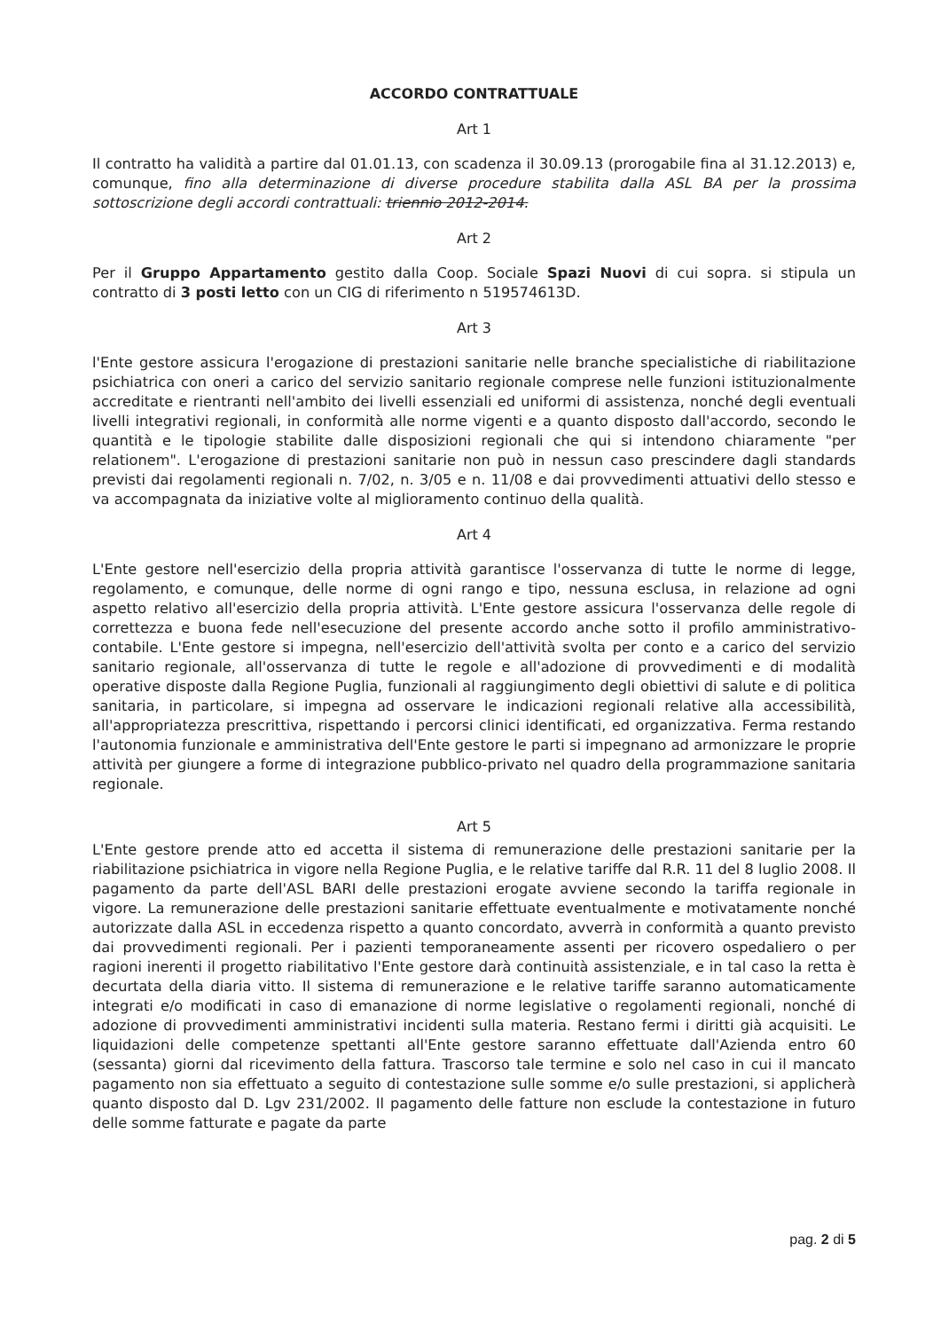ACCORDO CONTRATTUALE
Art 1
Il contratto ha validità a partire dal 01.01.13, con scadenza il 30.09.13 (prorogabile fina al 31.12.2013) e, comunque, fino alla determinazione di diverse procedure stabilita dalla ASL BA per la prossima sottoscrizione degli accordi contrattuali: triennio 2012-2014.
Art 2
Per il Gruppo Appartamento gestito dalla Coop. Sociale Spazi Nuovi di cui sopra. si stipula un contratto di 3 posti letto con un CIG di riferimento n 519574613D.
Art 3
l'Ente gestore assicura l'erogazione di prestazioni sanitarie nelle branche specialistiche di riabilitazione psichiatrica con oneri a carico del servizio sanitario regionale comprese nelle funzioni istituzionalmente accreditate e rientranti nell'ambito dei livelli essenziali ed uniformi di assistenza, nonché degli eventuali livelli integrativi regionali, in conformità alle norme vigenti e a quanto disposto dall'accordo, secondo le quantità e le tipologie stabilite dalle disposizioni regionali che qui si intendono chiaramente "per relationem". L'erogazione di prestazioni sanitarie non può in nessun caso prescindere dagli standards previsti dai regolamenti regionali n. 7/02, n. 3/05 e n. 11/08 e dai provvedimenti attuativi dello stesso e va accompagnata da iniziative volte al miglioramento continuo della qualità.
Art 4
L'Ente gestore nell'esercizio della propria attività garantisce l'osservanza di tutte le norme di legge, regolamento, e comunque, delle norme di ogni rango e tipo, nessuna esclusa, in relazione ad ogni aspetto relativo all'esercizio della propria attività. L'Ente gestore assicura l'osservanza delle regole di correttezza e buona fede nell'esecuzione del presente accordo anche sotto il profilo amministrativo-contabile. L'Ente gestore si impegna, nell'esercizio dell'attività svolta per conto e a carico del servizio sanitario regionale, all'osservanza di tutte le regole e all'adozione di provvedimenti e di modalità operative disposte dalla Regione Puglia, funzionali al raggiungimento degli obiettivi di salute e di politica sanitaria, in particolare, si impegna ad osservare le indicazioni regionali relative alla accessibilità, all'appropriatezza prescrittiva, rispettando i percorsi clinici identificati, ed organizzativa. Ferma restando l'autonomia funzionale e amministrativa dell'Ente gestore le parti si impegnano ad armonizzare le proprie attività per giungere a forme di integrazione pubblico-privato nel quadro della programmazione sanitaria regionale.
Art 5
L'Ente gestore prende atto ed accetta il sistema di remunerazione delle prestazioni sanitarie per la riabilitazione psichiatrica in vigore nella Regione Puglia, e le relative tariffe dal R.R. 11 del 8 luglio 2008. Il pagamento da parte dell'ASL BARI delle prestazioni erogate avviene secondo la tariffa regionale in vigore. La remunerazione delle prestazioni sanitarie effettuate eventualmente e motivatamente nonché autorizzate dalla ASL in eccedenza rispetto a quanto concordato, avverrà in conformità a quanto previsto dai provvedimenti regionali. Per i pazienti temporaneamente assenti per ricovero ospedaliero o per ragioni inerenti il progetto riabilitativo l'Ente gestore darà continuità assistenziale, e in tal caso la retta è decurtata della diaria vitto. Il sistema di remunerazione e le relative tariffe saranno automaticamente integrati e/o modificati in caso di emanazione di norme legislative o regolamenti regionali, nonché di adozione di provvedimenti amministrativi incidenti sulla materia. Restano fermi i diritti già acquisiti. Le liquidazioni delle competenze spettanti all'Ente gestore saranno effettuate dall'Azienda entro 60 (sessanta) giorni dal ricevimento della fattura. Trascorso tale termine e solo nel caso in cui il mancato pagamento non sia effettuato a seguito di contestazione sulle somme e/o sulle prestazioni, si applicherà quanto disposto dal D. Lgv 231/2002. Il pagamento delle fatture non esclude la contestazione in futuro delle somme fatturate e pagate da parte
pag. 2 di 5